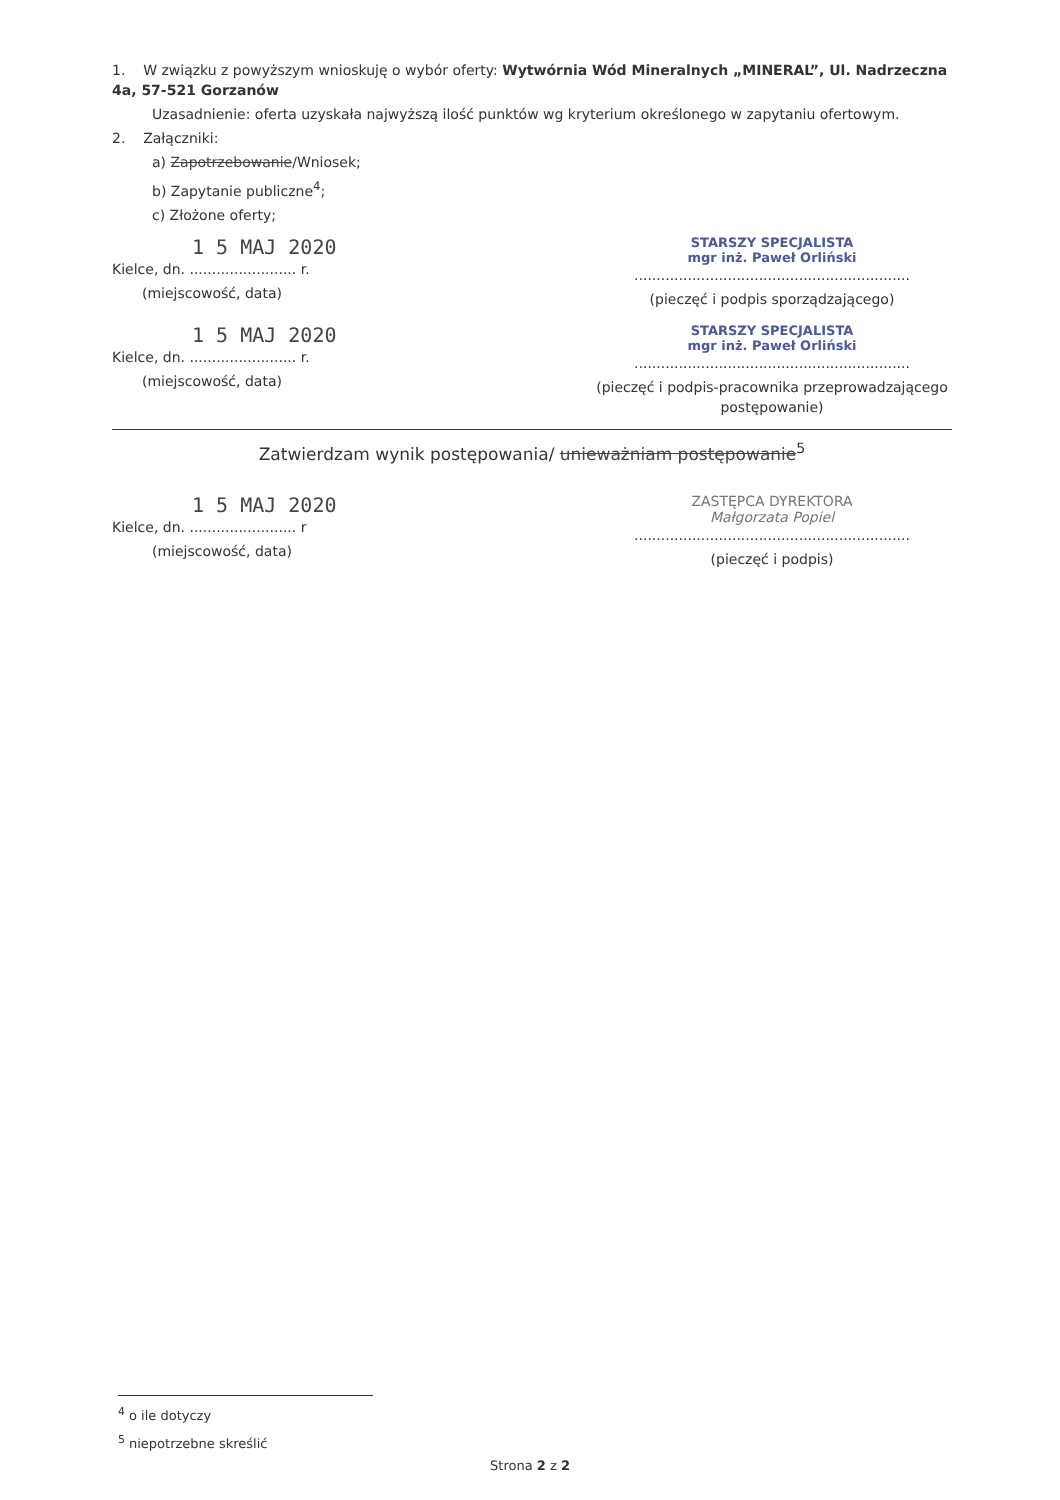1. W związku z powyższym wnioskuję o wybór oferty: Wytwórnia Wód Mineralnych „MINERAL”, Ul. Nadrzeczna 4a, 57-521 Gorzanów
Uzasadnienie: oferta uzyskała najwyższą ilość punktów wg kryterium określonego w zapytaniu ofertowym.
2. Załączniki:
a) Zapotrzebowanie/Wniosek;
b) Zapytanie publiczne<sup>4</sup>;
c) Złożone oferty;
1 5 MAJ 2020
Kielce, dn. ........................ r.
(miejscowość, data)
STARSZY SPECJALISTA
mgr inż. Paweł Orliński
..............................................................
(pieczęć i podpis sporządzającego)
1 5 MAJ 2020
Kielce, dn. ........................ r.
(miejscowość, data)
STARSZY SPECJALISTA
mgr inż. Paweł Orliński
..............................................................
(pieczęć i podpis-pracownika przeprowadzającego postępowanie)
Zatwierdzam wynik postępowania/ unieważniam postępowanie<sup>5</sup>
1 5 MAJ 2020
Kielce, dn. ........................ r
(miejscowość, data)
ZASTĘPCA DYREKTORA
Małgorzata Popiel
..............................................................
(pieczęć i podpis)
<sup>4</sup> o ile dotyczy
<sup>5</sup> niepotrzebne skreślić
Strona 2 z 2